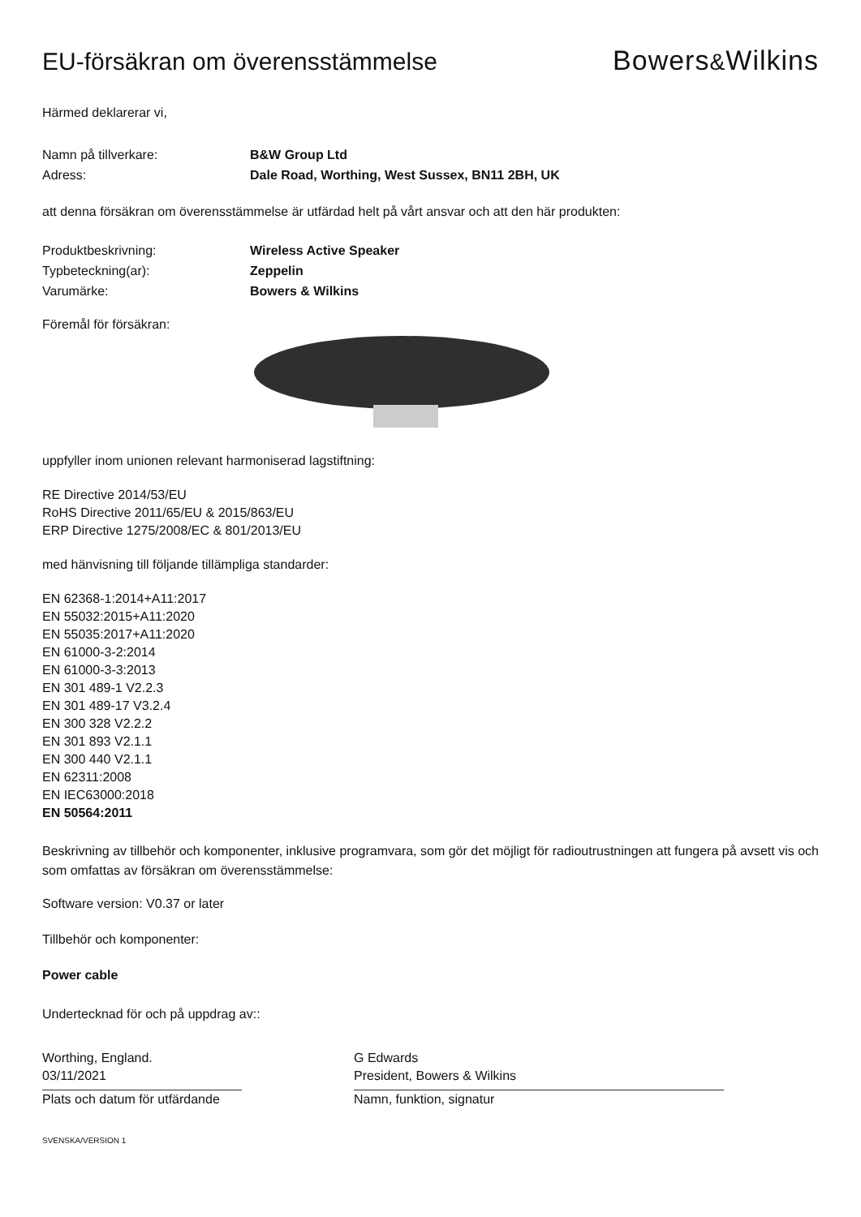EU-försäkran om överensstämmelse
Bowers&Wilkins
Härmed deklarerar vi,
Namn på tillverkare: B&W Group Ltd
Adress: Dale Road, Worthing, West Sussex, BN11 2BH, UK
att denna försäkran om överensstämmelse är utfärdad helt på vårt ansvar och att den här produkten:
Produktbeskrivning: Wireless Active Speaker
Typbeteckning(ar): Zeppelin
Varumärke: Bowers & Wilkins
Föremål för försäkran:
uppfyller inom unionen relevant harmoniserad lagstiftning:
RE Directive 2014/53/EU
RoHS Directive 2011/65/EU & 2015/863/EU
ERP Directive 1275/2008/EC & 801/2013/EU
med hänvisning till följande tillämpliga standarder:
EN 62368-1:2014+A11:2017
EN 55032:2015+A11:2020
EN 55035:2017+A11:2020
EN 61000-3-2:2014
EN 61000-3-3:2013
EN 301 489-1 V2.2.3
EN 301 489-17 V3.2.4
EN 300 328 V2.2.2
EN 301 893 V2.1.1
EN 300 440 V2.1.1
EN 62311:2008
EN IEC63000:2018
EN 50564:2011
Beskrivning av tillbehör och komponenter, inklusive programvara, som gör det möjligt för radioutrustningen att fungera på avsett vis och som omfattas av försäkran om överensstämmelse:
Software version: V0.37 or later
Tillbehör och komponenter:
Power cable
Undertecknad för och på uppdrag av::
Worthing, England.
03/11/2021
Plats och datum för utfärdande
G Edwards
President, Bowers & Wilkins
Namn, funktion, signatur
SVENSKA/VERSION 1